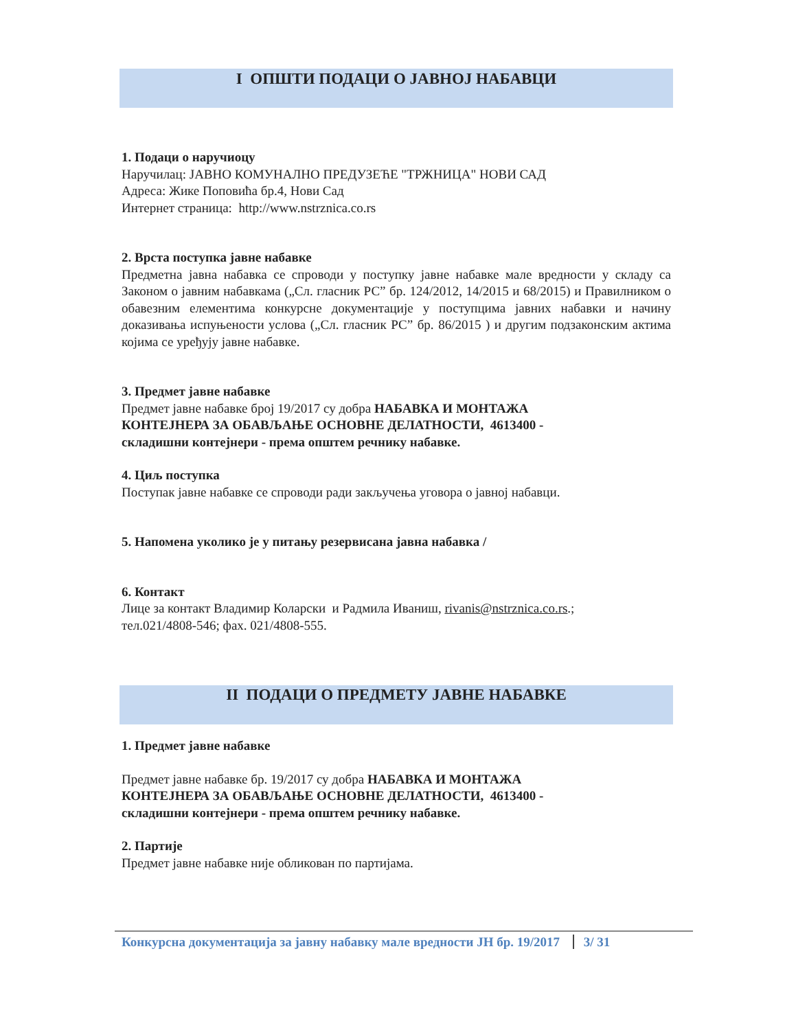I ОПШТИ ПОДАЦИ О ЈАВНОЈ НАБАВЦИ
1. Подаци о наручиоцу
Наручилац: ЈАВНО КОМУНАЛНО ПРЕДУЗЕЋЕ "ТРЖНИЦА" НОВИ САД
Адреса: Жике Поповића бр.4, Нови Сад
Интернет страница: http://www.nstrznica.co.rs
2. Врста поступка јавне набавке
Предметна јавна набавка се спроводи у поступку јавне набавке мале вредности у складу са Законом о јавним набавкама („Сл. гласник РС” бр. 124/2012, 14/2015 и 68/2015) и Правилником о обавезним елементима конкурсне документације у поступцима јавних набавки и начину доказивања испуњености услова („Сл. гласник РС” бр. 86/2015 ) и другим подзаконским актима којима се уређују јавне набавке.
3. Предмет јавне набавке
Предмет јавне набавке број 19/2017 су добра НАБАВКА И МОНТАЖА
КОНТЕЈНЕРА ЗА ОБАВЉАЊЕ ОСНОВНЕ ДЕЛАТНОСТИ, 4613400 -
складишни контејнери - према општем речнику набавке.
4. Циљ поступка
Поступак јавне набавке се спроводи ради закључења уговора о јавној набавци.
5. Напомена уколико је у питању резервисана јавна набавка /
6. Контакт
Лице за контакт Владимир Коларски и Радмила Иваниш, rivanis@nstrznica.co.rs.;
тел.021/4808-546; фах. 021/4808-555.
II ПОДАЦИ О ПРЕДМЕТУ ЈАВНЕ НАБАВКЕ
1. Предмет јавне набавке
Предмет јавне набавке бр. 19/2017 су добра НАБАВКА И МОНТАЖА
КОНТЕЈНЕРА ЗА ОБАВЉАЊЕ ОСНОВНЕ ДЕЛАТНОСТИ, 4613400 -
складишни контејнери - према општем речнику набавке.
2. Партије
Предмет јавне набавке није обликован по партијама.
Конкурсна документација за јавну набавку мале вредности ЈН бр. 19/2017 3/ 31